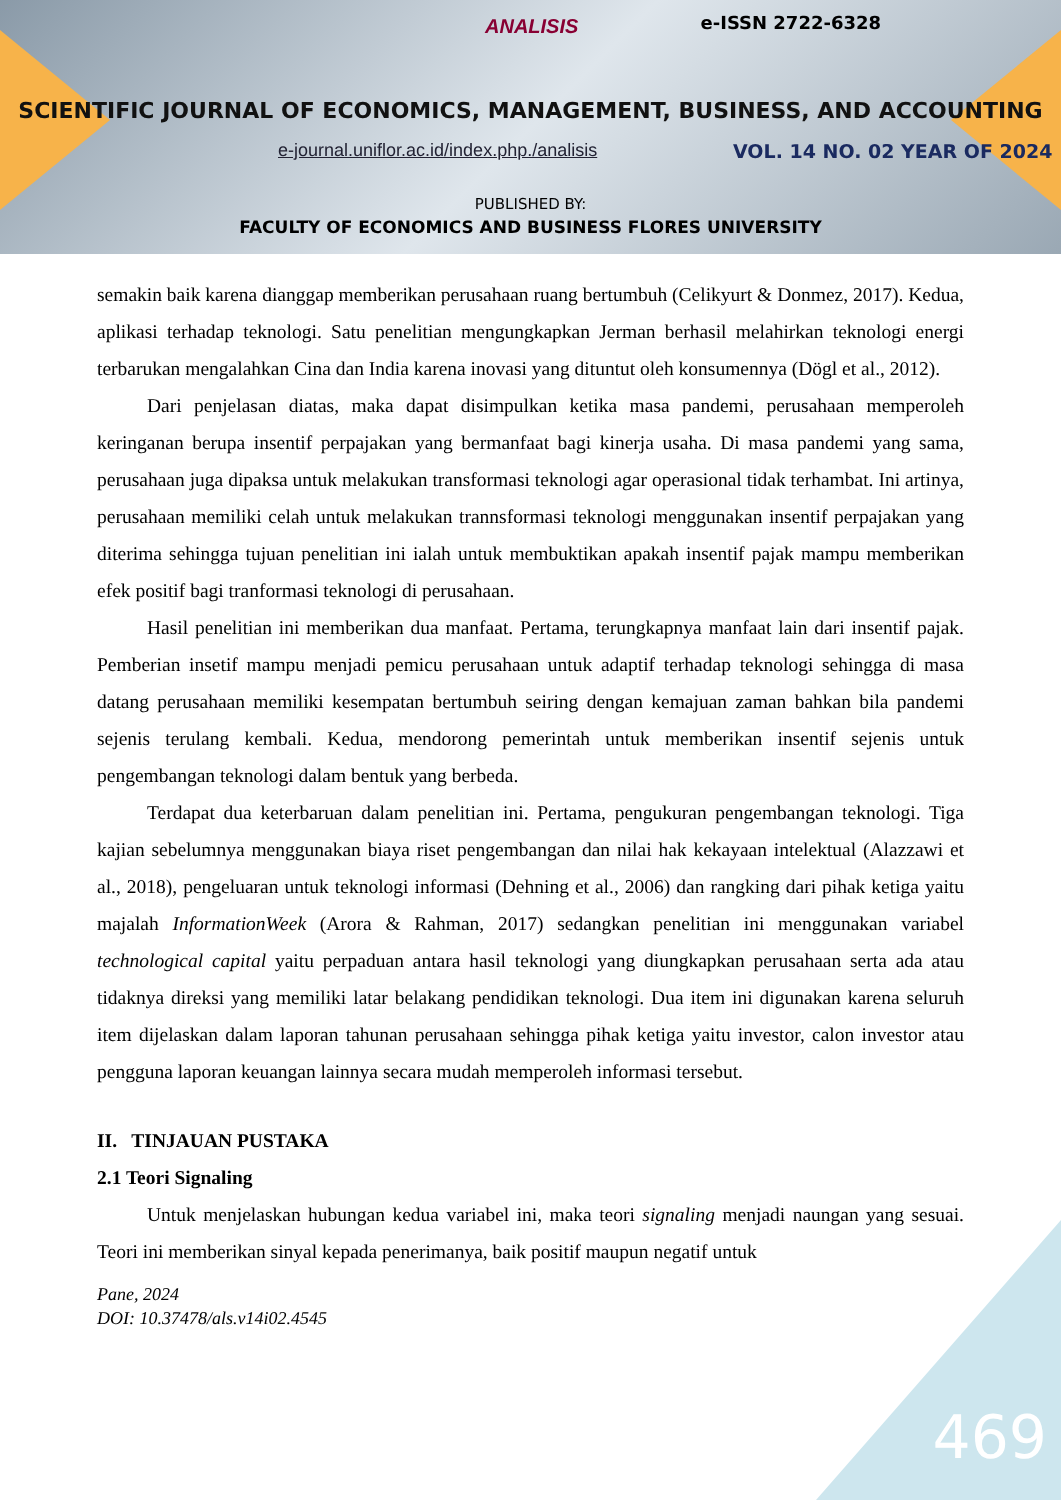ANALISIS e-ISSN 2722-6328
SCIENTIFIC JOURNAL OF ECONOMICS, MANAGEMENT, BUSINESS, AND ACCOUNTING
e-journal.uniflor.ac.id/index.php./analisis
VOL. 14 NO. 02 YEAR OF 2024
PUBLISHED BY:
FACULTY OF ECONOMICS AND BUSINESS FLORES UNIVERSITY
semakin baik karena dianggap memberikan perusahaan ruang bertumbuh (Celikyurt & Donmez, 2017). Kedua, aplikasi terhadap teknologi. Satu penelitian mengungkapkan Jerman berhasil melahirkan teknologi energi terbarukan mengalahkan Cina dan India karena inovasi yang dituntut oleh konsumennya (Dögl et al., 2012).
Dari penjelasan diatas, maka dapat disimpulkan ketika masa pandemi, perusahaan memperoleh keringanan berupa insentif perpajakan yang bermanfaat bagi kinerja usaha. Di masa pandemi yang sama, perusahaan juga dipaksa untuk melakukan transformasi teknologi agar operasional tidak terhambat. Ini artinya, perusahaan memiliki celah untuk melakukan trannsformasi teknologi menggunakan insentif perpajakan yang diterima sehingga tujuan penelitian ini ialah untuk membuktikan apakah insentif pajak mampu memberikan efek positif bagi tranformasi teknologi di perusahaan.
Hasil penelitian ini memberikan dua manfaat. Pertama, terungkapnya manfaat lain dari insentif pajak. Pemberian insetif mampu menjadi pemicu perusahaan untuk adaptif terhadap teknologi sehingga di masa datang perusahaan memiliki kesempatan bertumbuh seiring dengan kemajuan zaman bahkan bila pandemi sejenis terulang kembali. Kedua, mendorong pemerintah untuk memberikan insentif sejenis untuk pengembangan teknologi dalam bentuk yang berbeda.
Terdapat dua keterbaruan dalam penelitian ini. Pertama, pengukuran pengembangan teknologi. Tiga kajian sebelumnya menggunakan biaya riset pengembangan dan nilai hak kekayaan intelektual (Alazzawi et al., 2018), pengeluaran untuk teknologi informasi (Dehning et al., 2006) dan rangking dari pihak ketiga yaitu majalah InformationWeek (Arora & Rahman, 2017) sedangkan penelitian ini menggunakan variabel technological capital yaitu perpaduan antara hasil teknologi yang diungkapkan perusahaan serta ada atau tidaknya direksi yang memiliki latar belakang pendidikan teknologi. Dua item ini digunakan karena seluruh item dijelaskan dalam laporan tahunan perusahaan sehingga pihak ketiga yaitu investor, calon investor atau pengguna laporan keuangan lainnya secara mudah memperoleh informasi tersebut.
II. TINJAUAN PUSTAKA
2.1 Teori Signaling
Untuk menjelaskan hubungan kedua variabel ini, maka teori signaling menjadi naungan yang sesuai. Teori ini memberikan sinyal kepada penerimanya, baik positif maupun negatif untuk
Pane, 2024
DOI: 10.37478/als.v14i02.4545
469